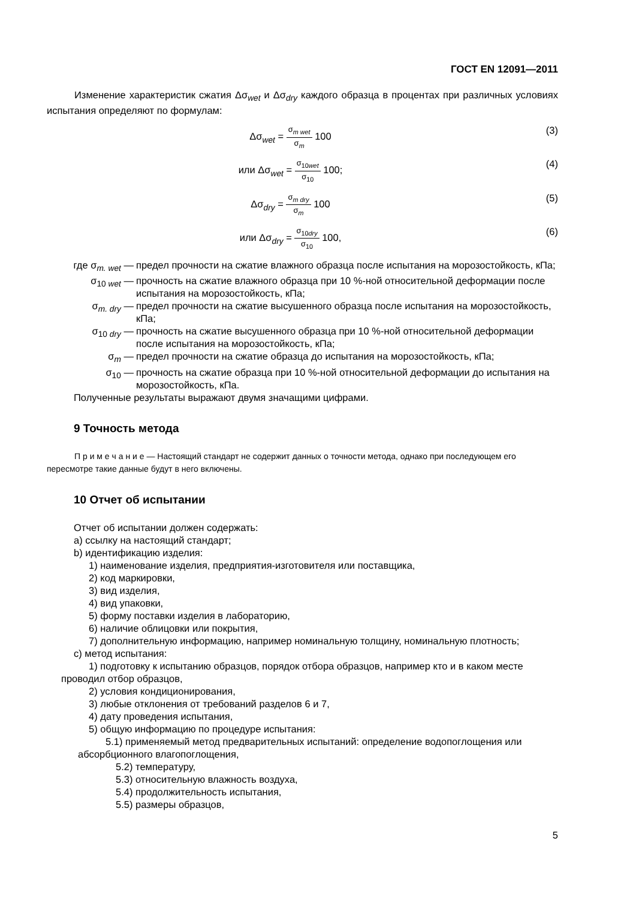ГОСТ EN 12091—2011
Изменение характеристик сжатия Δσ<sub>wet</sub> и Δσ<sub>dry</sub> каждого образца в процентах при различных условиях испытания определяют по формулам:
Δσ<sub>wet</sub> = σ<sub>m wet</sub> σ<sub>m</sub> 100 (3)
или Δσ<sub>wet</sub> = σ<sub>10wet</sub> σ<sub>10</sub> 100; (4)
Δσ<sub>dry</sub> = σ<sub>m dry</sub> σ<sub>m</sub> 100 (5)
или Δσ<sub>dry</sub> = σ<sub>10dry</sub> σ<sub>10</sub> 100, (6)
где σ<sub>m. wet</sub> — предел прочности на сжатие влажного образца после испытания на морозостойкость, кПа;
σ<sub>10 wet</sub> — прочность на сжатие влажного образца при 10 %-ной относительной деформации после испытания на морозостойкость, кПа;
σ<sub>m. dry</sub> — предел прочности на сжатие высушенного образца после испытания на морозостойкость, кПа;
σ<sub>10 dry</sub> — прочность на сжатие высушенного образца при 10 %-ной относительной деформации после испытания на морозостойкость, кПа;
σ<sub>m</sub> — предел прочности на сжатие образца до испытания на морозостойкость, кПа;
σ<sub>10</sub> — прочность на сжатие образца при 10 %-ной относительной деформации до испытания на морозостойкость, кПа.
Полученные результаты выражают двумя значащими цифрами.
9 Точность метода
П р и м е ч а н и е — Настоящий стандарт не содержит данных о точности метода, однако при последующем его пересмотре такие данные будут в него включены.
10 Отчет об испытании
Отчет об испытании должен содержать:
a) ссылку на настоящий стандарт;
b) идентификацию изделия:
1) наименование изделия, предприятия-изготовителя или поставщика,
2) код маркировки,
3) вид изделия,
4) вид упаковки,
5) форму поставки изделия в лабораторию,
6) наличие облицовки или покрытия,
7) дополнительную информацию, например номинальную толщину, номинальную плотность;
c) метод испытания:
1) подготовку к испытанию образцов, порядок отбора образцов, например кто и в каком месте проводил отбор образцов,
2) условия кондиционирования,
3) любые отклонения от требований разделов 6 и 7,
4) дату проведения испытания,
5) общую информацию по процедуре испытания:
5.1) применяемый метод предварительных испытаний: определение водопоглощения или абсорбционного влагопоглощения,
5.2) температуру,
5.3) относительную влажность воздуха,
5.4) продолжительность испытания,
5.5) размеры образцов,
5